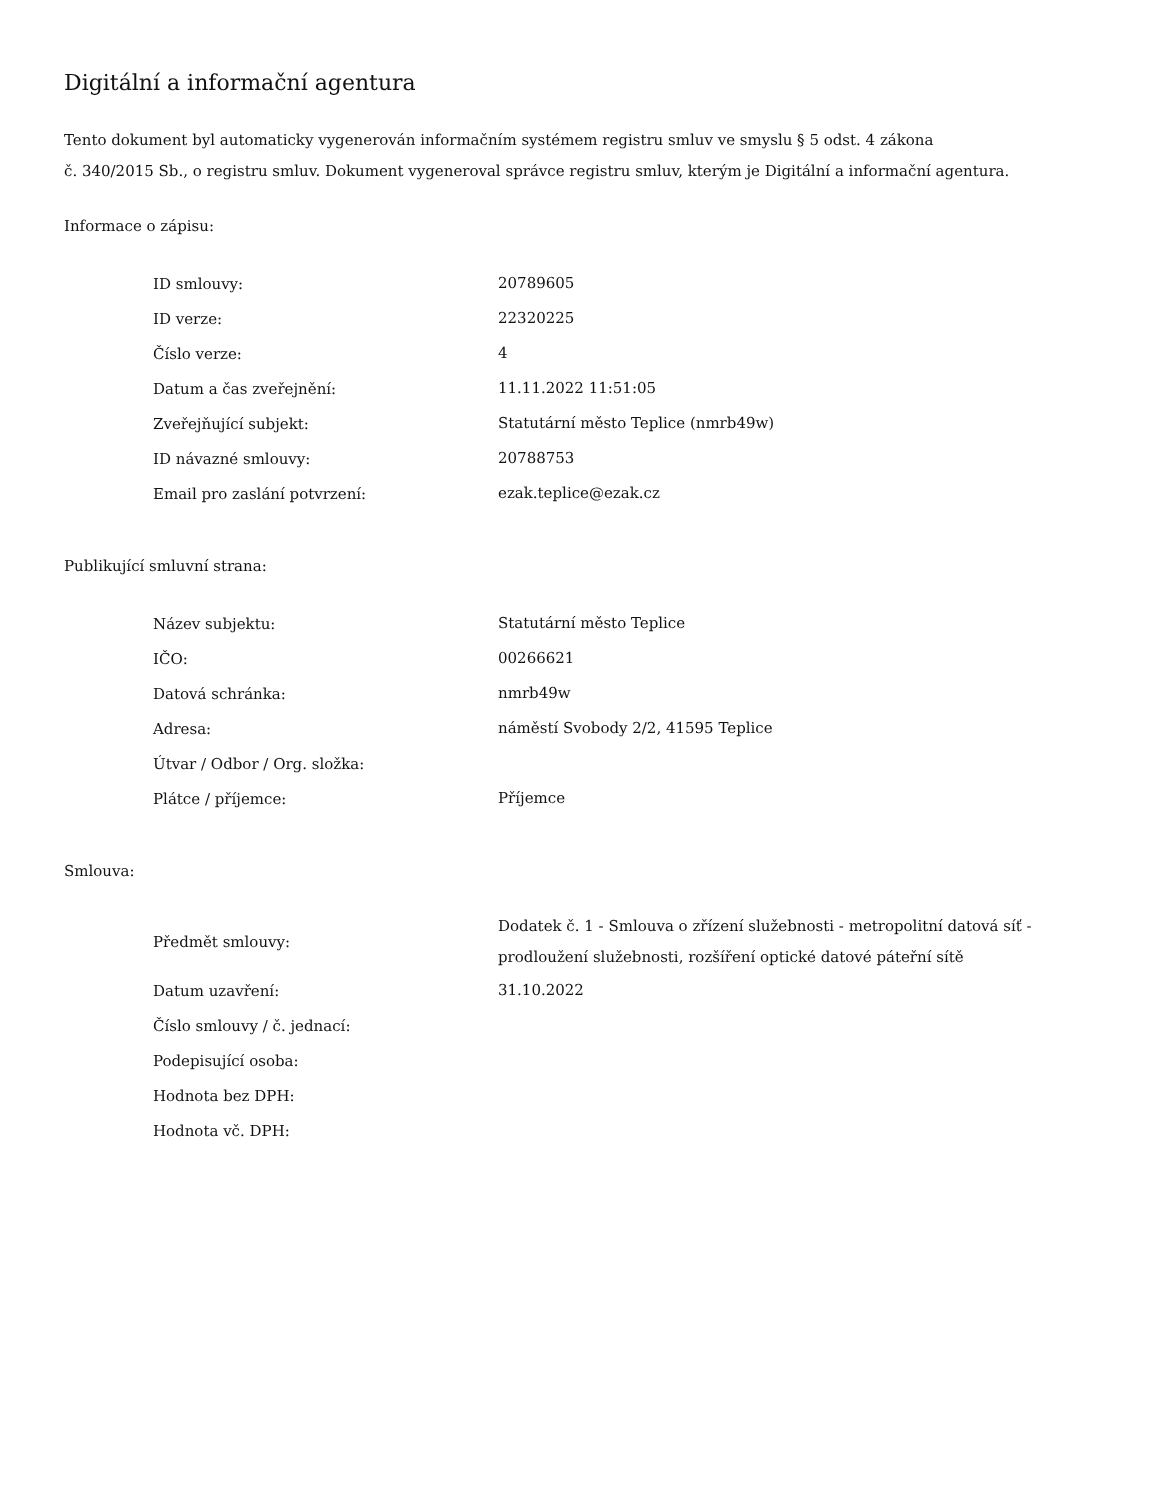Digitální a informační agentura
Tento dokument byl automaticky vygenerován informačním systémem registru smluv ve smyslu § 5 odst. 4 zákona
č. 340/2015 Sb., o registru smluv. Dokument vygeneroval správce registru smluv, kterým je Digitální a informační agentura.
Informace o zápisu:
| ID smlouvy: | 20789605 |
| ID verze: | 22320225 |
| Číslo verze: | 4 |
| Datum a čas zveřejnění: | 11.11.2022 11:51:05 |
| Zveřejňující subjekt: | Statutární město Teplice (nmrb49w) |
| ID návazné smlouvy: | 20788753 |
| Email pro zaslání potvrzení: | ezak.teplice@ezak.cz |
Publikující smluvní strana:
| Název subjektu: | Statutární město Teplice |
| IČO: | 00266621 |
| Datová schránka: | nmrb49w |
| Adresa: | náměstí Svobody 2/2, 41595 Teplice |
| Útvar / Odbor / Org. složka: | |
| Plátce / příjemce: | Příjemce |
Smlouva:
| Předmět smlouvy: | Dodatek č. 1 - Smlouva o zřízení služebnosti - metropolitní datová síť - prodloužení služebnosti, rozšíření optické datové páteřní sítě |
| Datum uzavření: | 31.10.2022 |
| Číslo smlouvy / č. jednací: | |
| Podepisující osoba: | |
| Hodnota bez DPH: | |
| Hodnota vč. DPH: | |